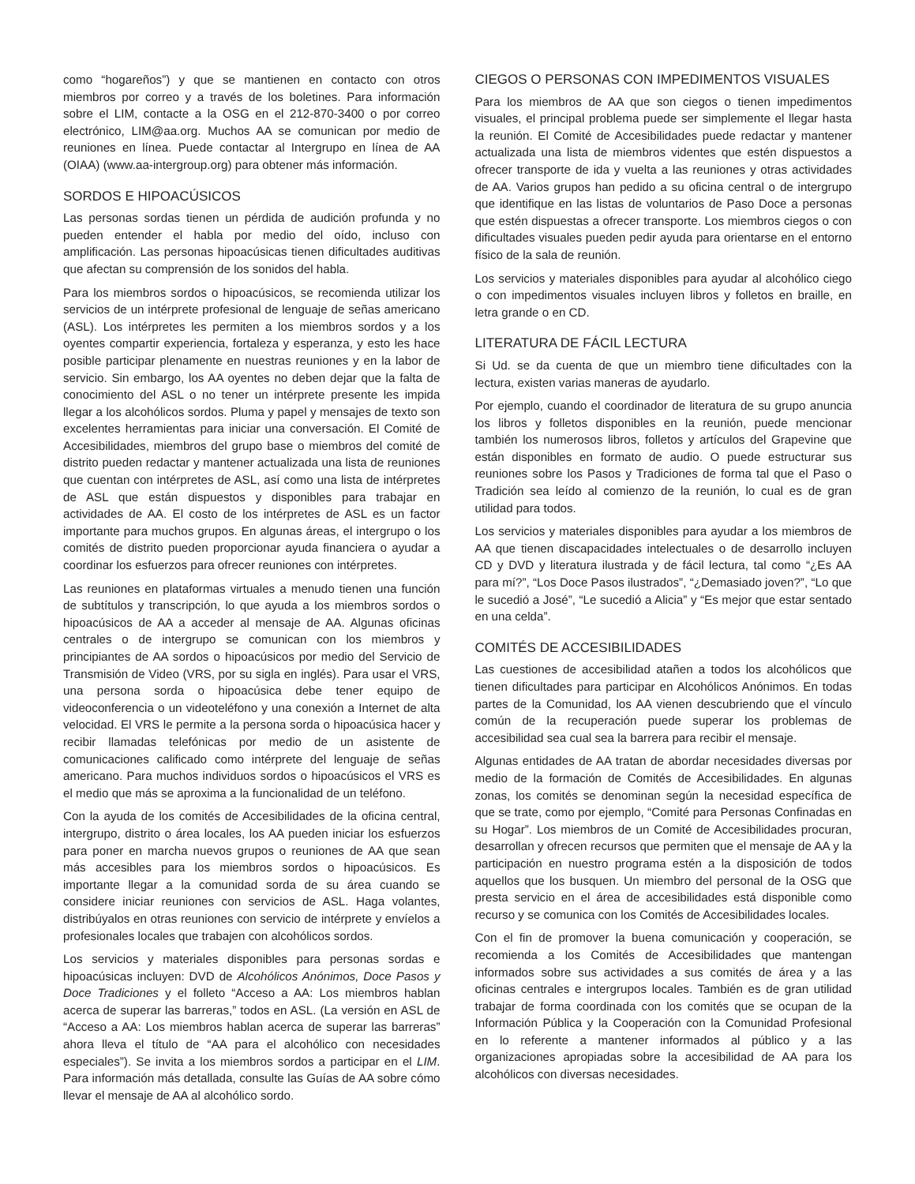como “hogareños”) y que se mantienen en contacto con otros miembros por correo y a través de los boletines. Para información sobre el LIM, contacte a la OSG en el 212-870-3400 o por correo electrónico, LIM@aa.org. Muchos AA se comunican por medio de reuniones en línea. Puede contactar al Intergrupo en línea de AA (OIAA) (www.aa-intergroup.org) para obtener más información.
SORDOS E HIPOACÚSICOS
Las personas sordas tienen un pérdida de audición profunda y no pueden entender el habla por medio del oído, incluso con amplificación. Las personas hipoacúsicas tienen dificultades auditivas que afectan su comprensión de los sonidos del habla.
Para los miembros sordos o hipoacúsicos, se recomienda utilizar los servicios de un intérprete profesional de lenguaje de señas americano (ASL). Los intérpretes les permiten a los miembros sordos y a los oyentes compartir experiencia, fortaleza y esperanza, y esto les hace posible participar plenamente en nuestras reuniones y en la labor de servicio. Sin embargo, los AA oyentes no deben dejar que la falta de conocimiento del ASL o no tener un intérprete presente les impida llegar a los alcohólicos sordos. Pluma y papel y mensajes de texto son excelentes herramientas para iniciar una conversación. El Comité de Accesibilidades, miembros del grupo base o miembros del comité de distrito pueden redactar y mantener actualizada una lista de reuniones que cuentan con intérpretes de ASL, así como una lista de intérpretes de ASL que están dispuestos y disponibles para trabajar en actividades de AA. El costo de los intérpretes de ASL es un factor importante para muchos grupos. En algunas áreas, el intergrupo o los comités de distrito pueden proporcionar ayuda financiera o ayudar a coordinar los esfuerzos para ofrecer reuniones con intérpretes.
Las reuniones en plataformas virtuales a menudo tienen una función de subtítulos y transcripción, lo que ayuda a los miembros sordos o hipoacúsicos de AA a acceder al mensaje de AA. Algunas oficinas centrales o de intergrupo se comunican con los miembros y principiantes de AA sordos o hipoacúsicos por medio del Servicio de Transmisión de Video (VRS, por su sigla en inglés). Para usar el VRS, una persona sorda o hipoacúsica debe tener equipo de videoconferencia o un videoteléfono y una conexión a Internet de alta velocidad. El VRS le permite a la persona sorda o hipoacúsica hacer y recibir llamadas telefónicas por medio de un asistente de comunicaciones calificado como intérprete del lenguaje de señas americano. Para muchos individuos sordos o hipoacúsicos el VRS es el medio que más se aproxima a la funcionalidad de un teléfono.
Con la ayuda de los comités de Accesibilidades de la oficina central, intergrupo, distrito o área locales, los AA pueden iniciar los esfuerzos para poner en marcha nuevos grupos o reuniones de AA que sean más accesibles para los miembros sordos o hipoacúsicos. Es importante llegar a la comunidad sorda de su área cuando se considere iniciar reuniones con servicios de ASL. Haga volantes, distribúyalos en otras reuniones con servicio de intérprete y envíelos a profesionales locales que trabajen con alcohólicos sordos.
Los servicios y materiales disponibles para personas sordas e hipoacúsicas incluyen: DVD de Alcohólicos Anónimos, Doce Pasos y Doce Tradiciones y el folleto “Acceso a AA: Los miembros hablan acerca de superar las barreras,” todos en ASL. (La versión en ASL de “Acceso a AA: Los miembros hablan acerca de superar las barreras” ahora lleva el título de “AA para el alcohólico con necesidades especiales”). Se invita a los miembros sordos a participar en el LIM. Para información más detallada, consulte las Guías de AA sobre cómo llevar el mensaje de AA al alcohólico sordo.
CIEGOS O PERSONAS CON IMPEDIMENTOS VISUALES
Para los miembros de AA que son ciegos o tienen impedimentos visuales, el principal problema puede ser simplemente el llegar hasta la reunión. El Comité de Accesibilidades puede redactar y mantener actualizada una lista de miembros videntes que estén dispuestos a ofrecer transporte de ida y vuelta a las reuniones y otras actividades de AA. Varios grupos han pedido a su oficina central o de intergrupo que identifique en las listas de voluntarios de Paso Doce a personas que estén dispuestas a ofrecer transporte. Los miembros ciegos o con dificultades visuales pueden pedir ayuda para orientarse en el entorno físico de la sala de reunión.
Los servicios y materiales disponibles para ayudar al alcohólico ciego o con impedimentos visuales incluyen libros y folletos en braille, en letra grande o en CD.
LITERATURA DE FÁCIL LECTURA
Si Ud. se da cuenta de que un miembro tiene dificultades con la lectura, existen varias maneras de ayudarlo.
Por ejemplo, cuando el coordinador de literatura de su grupo anuncia los libros y folletos disponibles en la reunión, puede mencionar también los numerosos libros, folletos y artículos del Grapevine que están disponibles en formato de audio. O puede estructurar sus reuniones sobre los Pasos y Tradiciones de forma tal que el Paso o Tradición sea leído al comienzo de la reunión, lo cual es de gran utilidad para todos.
Los servicios y materiales disponibles para ayudar a los miembros de AA que tienen discapacidades intelectuales o de desarrollo incluyen CD y DVD y literatura ilustrada y de fácil lectura, tal como “¿Es AA para mí?”, “Los Doce Pasos ilustrados”, “¿Demasiado joven?”, “Lo que le sucedió a José”, “Le sucedió a Alicia” y “Es mejor que estar sentado en una celda”.
COMITÉS DE ACCESIBILIDADES
Las cuestiones de accesibilidad atañen a todos los alcohólicos que tienen dificultades para participar en Alcohólicos Anónimos. En todas partes de la Comunidad, los AA vienen descubriendo que el vínculo común de la recuperación puede superar los problemas de accesibilidad sea cual sea la barrera para recibir el mensaje.
Algunas entidades de AA tratan de abordar necesidades diversas por medio de la formación de Comités de Accesibilidades. En algunas zonas, los comités se denominan según la necesidad específica de que se trate, como por ejemplo, “Comité para Personas Confinadas en su Hogar”. Los miembros de un Comité de Accesibilidades procuran, desarrollan y ofrecen recursos que permiten que el mensaje de AA y la participación en nuestro programa estén a la disposición de todos aquellos que los busquen. Un miembro del personal de la OSG que presta servicio en el área de accesibilidades está disponible como recurso y se comunica con los Comités de Accesibilidades locales.
Con el fin de promover la buena comunicación y cooperación, se recomienda a los Comités de Accesibilidades que mantengan informados sobre sus actividades a sus comités de área y a las oficinas centrales e intergrupos locales. También es de gran utilidad trabajar de forma coordinada con los comités que se ocupan de la Información Pública y la Cooperación con la Comunidad Profesional en lo referente a mantener informados al público y a las organizaciones apropiadas sobre la accesibilidad de AA para los alcohólicos con diversas necesidades.